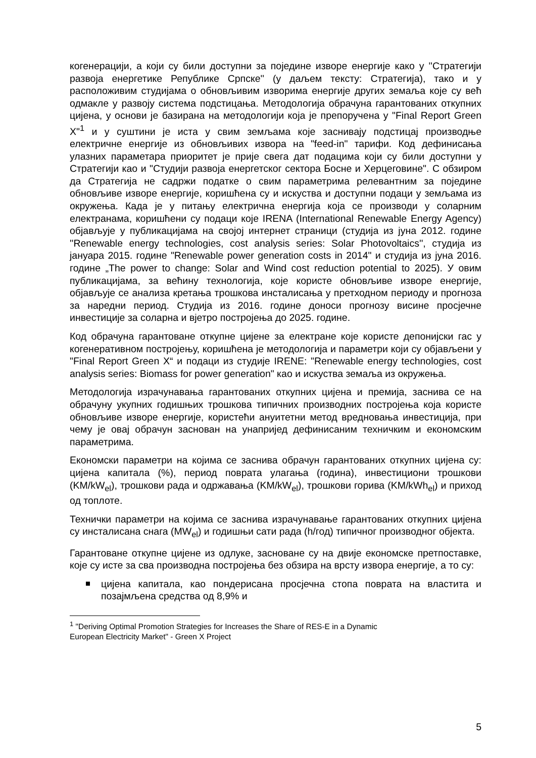когенерацији, а који су били доступни за поједине изворе енергије како у ''Стратегији развоја енергетике Републике Српске'' (у даљем тексту: Стратегија), тако и у расположивим студијама о обновљивим изворима енергије других земаља које су већ одмакле у развоју система подстицања. Методологија обрачуна гарантованих откупних цијена, у основи је базирана на методологији која је препоручена у "Final Report Green X"<sup>1</sup> и у суштини је иста у свим земљама које заснивају подстицај производње електричне енергије из обновљивих извора на "feed-in" тарифи. Код дефинисања улазних параметара приоритет је прије свега дат подацима који су били доступни у Стратегији као и "Студији развоја енергетског сектора Босне и Херцеговине". С обзиром да Стратегија не садржи податке о свим параметрима релевантним за поједине обновљиве изворе енергије, коришћена су и искуства и доступни подаци у земљама из окружења. Када је у питању електрична енергија која се производи у соларним електранама, коришћени су подаци које IRENA (International Renewable Energy Agency) објављује у публикацијама на својој интернет страници (студија из јуна 2012. године ''Renewable energy technologies, cost analysis series: Solar Photovoltaics'', студија из јануара 2015. године "Renewable power generation costs in 2014" и студија из јуна 2016. године „The power to change: Solar and Wind cost reduction potential to 2025). У овим публикацијама, за већину технологија, које користе обновљиве изворе енергије, објављује се анализа кретања трошкова инсталисања у претходном периоду и прогноза за наредни период. Студија из 2016. године доноси прогнозу висине просјечне инвестиције за соларна и вјетро постројења до 2025. године.
Код обрачуна гарантоване откупне цијене за електране које користе депонијски гас у когенеративном постројењу, коришћена је методологија и параметри који су објављени у "Final Report Green X“ и подаци из студије IRENE: "Renewable energy technologies, cost analysis series: Biomass for power generation" као и искуства земаља из окружења.
Методологија израчунавања гарантованих откупних цијена и премија, заснива се на обрачуну укупних годишњих трошкова типичних производних постројења која користе обновљиве изворе енергије, користећи ануитетни метод вредновања инвестиција, при чему је овај обрачун заснован на унапријед дефинисаним техничким и економским параметрима.
Економски параметри на којима се заснива обрачун гарантованих откупних цијена су: цијена капитала (%), период поврата улагања (година), инвестициони трошкови (KM/kW<sub>el</sub>), трошкови рада и одржавања (KM/kW<sub>el</sub>), трошкови горива (KM/kWh<sub>el</sub>) и приход од топлоте.
Технички параметри на којима се заснива израчунавање гарантованих откупних цијена су инсталисана снага (MW<sub>el</sub>) и годишњи сати рада (h/год) типичног производног објекта.
Гарантоване откупне цијене из одлуке, засноване су на двије економске претпоставке, које су исте за сва производна постројења без обзира на врсту извора енергије, а то су:
цијена капитала, као пондерисана просјечна стопа поврата на властита и позајмљена средства од 8,9% и
<sup>1</sup> "Deriving Optimal Promotion Strategies for Increases the Share of RES-E in a Dynamic
European Electricity Market" - Green X Project
5